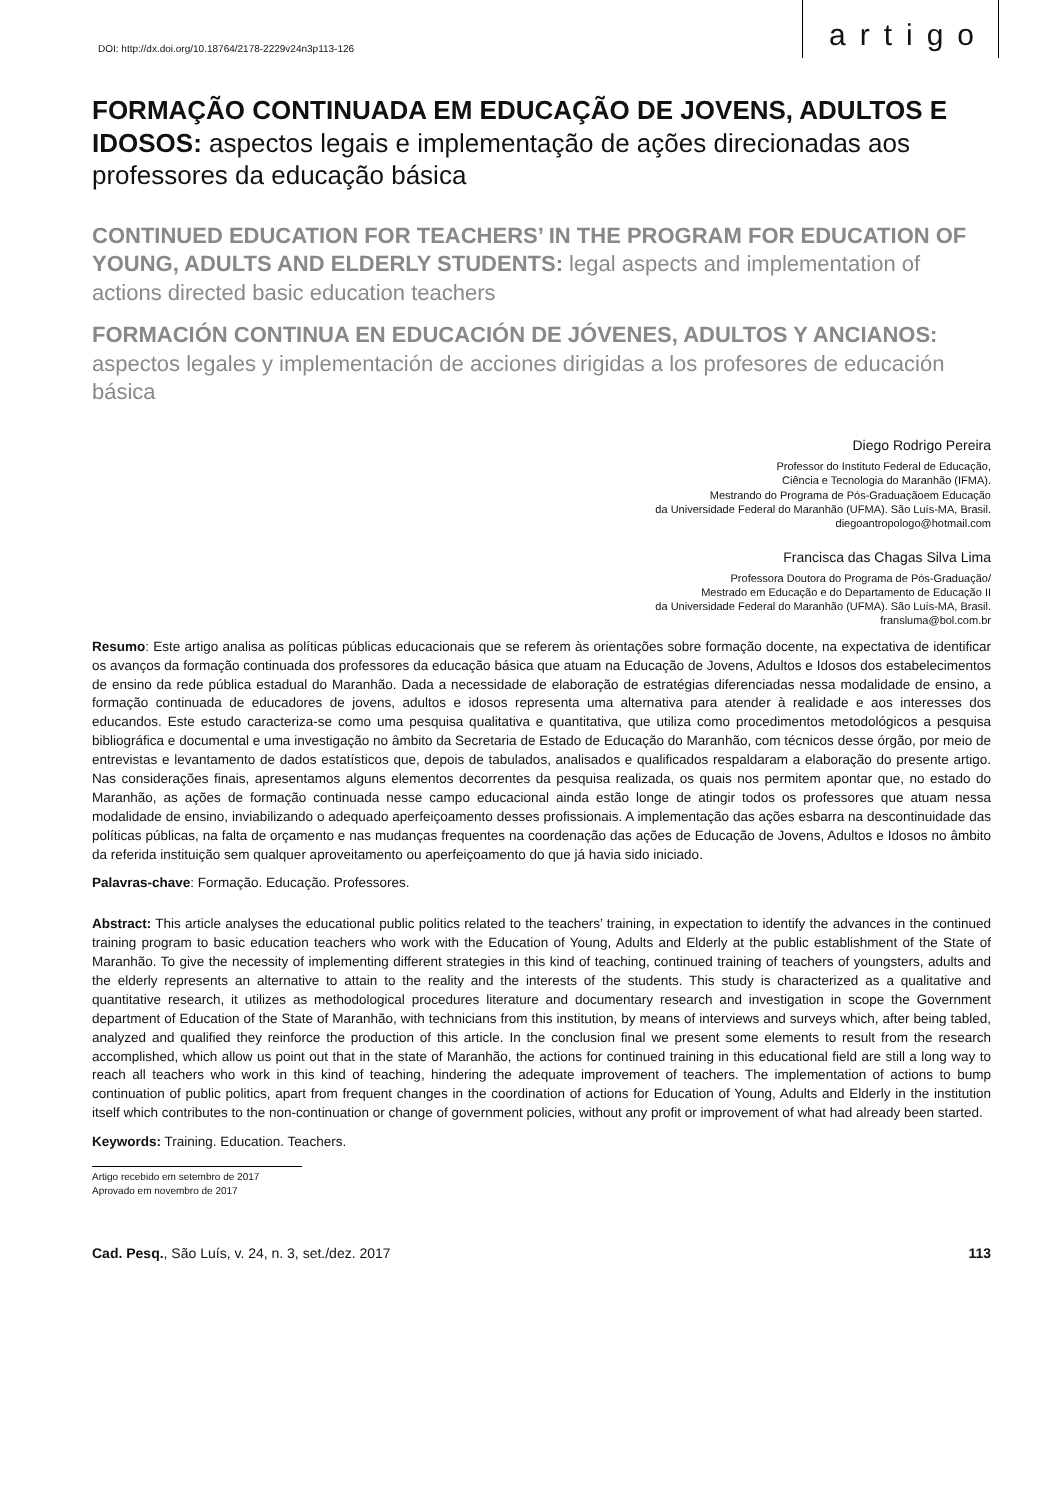DOI: http://dx.doi.org/10.18764/2178-2229v24n3p113-126
artigo
FORMAÇÃO CONTINUADA EM EDUCAÇÃO DE JOVENS, ADULTOS E IDOSOS: aspectos legais e implementação de ações direcionadas aos professores da educação básica
CONTINUED EDUCATION FOR TEACHERS’ IN THE PROGRAM FOR EDUCATION OF YOUNG, ADULTS AND ELDERLY STUDENTS: legal aspects and implementation of actions directed basic education teachers
FORMACIÓN CONTINUA EN EDUCACIÓN DE JÓVENES, ADULTOS Y ANCIANOS: aspectos legales y implementación de acciones dirigidas a los profesores de educación básica
Diego Rodrigo Pereira
Professor do Instituto Federal de Educação,
Ciência e Tecnologia do Maranhão (IFMA).
Mestrando do Programa de Pós-Graduaçãoem Educação
da Universidade Federal do Maranhão (UFMA). São Luís-MA, Brasil.
diegoantropologo@hotmail.com
Francisca das Chagas Silva Lima
Professora Doutora do Programa de Pós-Graduação/
Mestrado em Educação e do Departamento de Educação II
da Universidade Federal do Maranhão (UFMA). São Luís-MA, Brasil.
fransluma@bol.com.br
Resumo: Este artigo analisa as políticas públicas educacionais que se referem às orientações sobre formação docente, na expectativa de identificar os avanços da formação continuada dos professores da educação básica que atuam na Educação de Jovens, Adultos e Idosos dos estabelecimentos de ensino da rede pública estadual do Maranhão. Dada a necessidade de elaboração de estratégias diferenciadas nessa modalidade de ensino, a formação continuada de educadores de jovens, adultos e idosos representa uma alternativa para atender à realidade e aos interesses dos educandos. Este estudo caracteriza-se como uma pesquisa qualitativa e quantitativa, que utiliza como procedimentos metodológicos a pesquisa bibliográfica e documental e uma investigação no âmbito da Secretaria de Estado de Educação do Maranhão, com técnicos desse órgão, por meio de entrevistas e levantamento de dados estatísticos que, depois de tabulados, analisados e qualificados respaldaram a elaboração do presente artigo. Nas considerações finais, apresentamos alguns elementos decorrentes da pesquisa realizada, os quais nos permitem apontar que, no estado do Maranhão, as ações de formação continuada nesse campo educacional ainda estão longe de atingir todos os professores que atuam nessa modalidade de ensino, inviabilizando o adequado aperfeiçoamento desses profissionais. A implementação das ações esbarra na descontinuidade das políticas públicas, na falta de orçamento e nas mudanças frequentes na coordenação das ações de Educação de Jovens, Adultos e Idosos no âmbito da referida instituição sem qualquer aproveitamento ou aperfeiçoamento do que já havia sido iniciado.
Palavras-chave: Formação. Educação. Professores.
Abstract: This article analyses the educational public politics related to the teachers’ training, in expectation to identify the advances in the continued training program to basic education teachers who work with the Education of Young, Adults and Elderly at the public establishment of the State of Maranhão. To give the necessity of implementing different strategies in this kind of teaching, continued training of teachers of youngsters, adults and the elderly represents an alternative to attain to the reality and the interests of the students. This study is characterized as a qualitative and quantitative research, it utilizes as methodological procedures literature and documentary research and investigation in scope the Government department of Education of the State of Maranhão, with technicians from this institution, by means of interviews and surveys which, after being tabled, analyzed and qualified they reinforce the production of this article. In the conclusion final we present some elements to result from the research accomplished, which allow us point out that in the state of Maranhão, the actions for continued training in this educational field are still a long way to reach all teachers who work in this kind of teaching, hindering the adequate improvement of teachers. The implementation of actions to bump continuation of public politics, apart from frequent changes in the coordination of actions for Education of Young, Adults and Elderly in the institution itself which contributes to the non-continuation or change of government policies, without any profit or improvement of what had already been started.
Keywords: Training. Education. Teachers.
Artigo recebido em setembro de 2017
Aprovado em novembro de 2017
Cad. Pesq., São Luís, v. 24, n. 3, set./dez. 2017
113